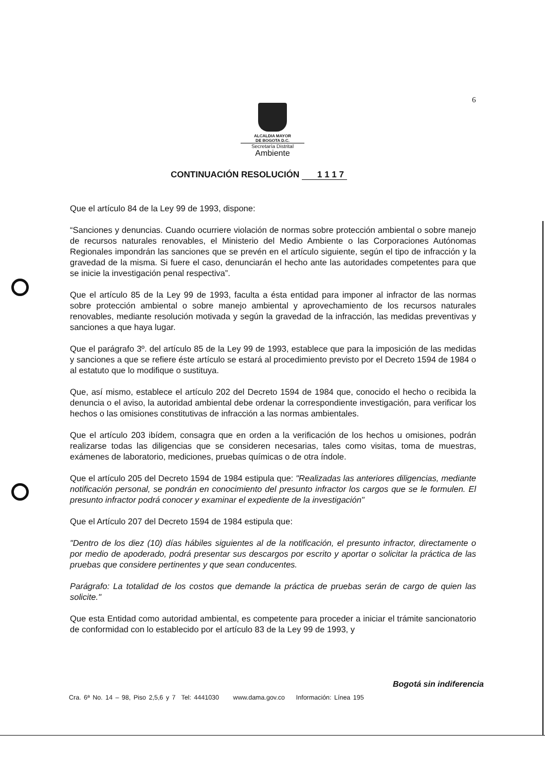6
ALCALDIA MAYOR
DE BOGOTA D.C.
Secretaría Distrital
Ambiente
CONTINUACIÓN RESOLUCIÓN 1 1 1 7
Que el artículo 84 de la Ley 99 de 1993, dispone:
“Sanciones y denuncias. Cuando ocurriere violación de normas sobre protección ambiental o sobre manejo de recursos naturales renovables, el Ministerio del Medio Ambiente o las Corporaciones Autónomas Regionales impondrán las sanciones que se prevén en el artículo siguiente, según el tipo de infracción y la gravedad de la misma. Si fuere el caso, denunciarán el hecho ante las autoridades competentes para que se inicie la investigación penal respectiva”.
Que el artículo 85 de la Ley 99 de 1993, faculta a ésta entidad para imponer al infractor de las normas sobre protección ambiental o sobre manejo ambiental y aprovechamiento de los recursos naturales renovables, mediante resolución motivada y según la gravedad de la infracción, las medidas preventivas y sanciones a que haya lugar.
Que el parágrafo 3º. del artículo 85 de la Ley 99 de 1993, establece que para la imposición de las medidas y sanciones a que se refiere éste artículo se estará al procedimiento previsto por el Decreto 1594 de 1984 o al estatuto que lo modifique o sustituya.
Que, así mismo, establece el artículo 202 del Decreto 1594 de 1984 que, conocido el hecho o recibida la denuncia o el aviso, la autoridad ambiental debe ordenar la correspondiente investigación, para verificar los hechos o las omisiones constitutivas de infracción a las normas ambientales.
Que el artículo 203 ibídem, consagra que en orden a la verificación de los hechos u omisiones, podrán realizarse todas las diligencias que se consideren necesarias, tales como visitas, toma de muestras, exámenes de laboratorio, mediciones, pruebas químicas o de otra índole.
Que el artículo 205 del Decreto 1594 de 1984 estipula que: "Realizadas las anteriores diligencias, mediante notificación personal, se pondrán en conocimiento del presunto infractor los cargos que se le formulen. El presunto infractor podrá conocer y examinar el expediente de la investigación"
Que el Artículo 207 del Decreto 1594 de 1984 estipula que:
"Dentro de los diez (10) días hábiles siguientes al de la notificación, el presunto infractor, directamente o por medio de apoderado, podrá presentar sus descargos por escrito y aportar o solicitar la práctica de las pruebas que considere pertinentes y que sean conducentes.
Parágrafo: La totalidad de los costos que demande la práctica de pruebas serán de cargo de quien las solicite."
Que esta Entidad como autoridad ambiental, es competente para proceder a iniciar el trámite sancionatorio de conformidad con lo establecido por el artículo 83 de la Ley 99 de 1993, y
Bogotá sin indiferencia
Cra. 6ª No. 14 – 98, Piso 2,5,6 y 7 Tel: 4441030 www.dama.gov.co Información: Línea 195